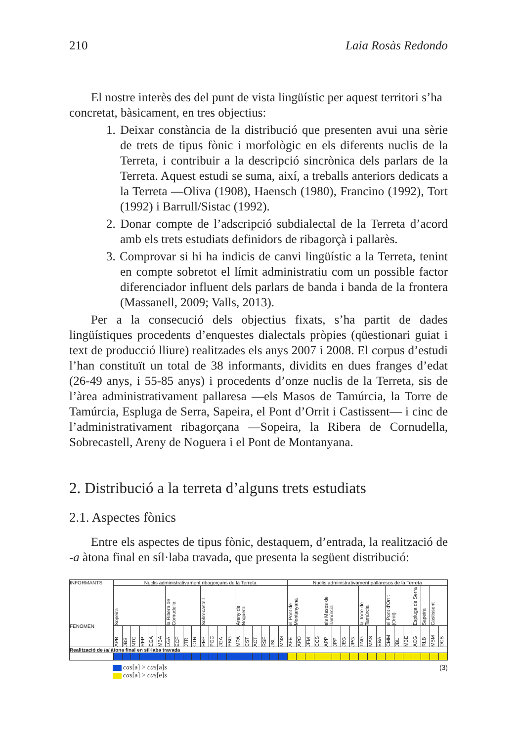210 Laia Rosàs Redondo
El nostre interès des del punt de vista lingüístic per aquest territori s’ha
concretat, bàsicament, en tres objectius:
1. Deixar constància de la distribució que presenten avui una sèrie de trets de tipus fònic i morfològic en els diferents nuclis de la Terreta, i contribuir a la descripció sincrònica dels parlars de la Terreta. Aquest estudi se suma, així, a treballs anteriors dedicats a la Terreta —Oliva (1908), Haensch (1980), Francino (1992), Tort (1992) i Barrull/Sistac (1992).
2. Donar compte de l’adscripció subdialectal de la Terreta d’acord amb els trets estudiats definidors de ribagorçà i pallarès.
3. Comprovar si hi ha indicis de canvi lingüístic a la Terreta, tenint en compte sobretot el límit administratiu com un possible factor diferenciador influent dels parlars de banda i banda de la frontera (Massanell, 2009; Valls, 2013).
Per a la consecució dels objectius fixats, s’ha partit de dades lingüístiques procedents d’enquestes dialectals pròpies (qüestionari guiat i text de producció lliure) realitzades els anys 2007 i 2008. El corpus d’estudi l’han constituït un total de 38 informants, dividits en dues franges d’edat (26-49 anys, i 55-85 anys) i procedents d’onze nuclis de la Terreta, sis de l’àrea administrativament pallaresa —els Masos de Tamúrcia, la Torre de Tamúrcia, Espluga de Serra, Sapeira, el Pont d’Orrit i Castissent— i cinc de l’administrativament ribagorçana —Sopeira, la Ribera de Cornudella, Sobrecastell, Areny de Noguera i el Pont de Montanyana.
2. Distribució a la terreta d’alguns trets estudiats
2.1. Aspectes fònics
Entre els aspectes de tipus fònic, destaquem, d’entrada, la realització de -a àtona final en síl·laba travada, que presenta la següent distribució:
| INFORMANTS FENOMEN | Nuclis administrativament ribagorçans de la Terreta | | | | | | | | | | | | | | | | | | | | Nuclis administrativament pallaresos de la Terreta | | | | | | | | | | | | | | | | | |
| --- | --- | --- | --- | --- | --- | --- | --- | --- | --- | --- | --- | --- | --- | --- | --- | --- | --- | --- | --- | --- | --- | --- | --- | --- | --- | --- | --- | --- | --- | --- | --- | --- | --- | --- | --- | --- | --- | --- |
| | Sopeira | | | | | | la Ribera de Cornudella | | | | Sobrecastell | | | | Areny de Noguera | | | | | | el Pont de Montanyana | | | | els Masos de Tamúrcia | | | | la Torre de Tamúrcia | | | el Pont d’Orrit (Orrit) | | | Espluga de Serra | Sapeira | Castissent | |
| | APB | JBS | NTC | RFP | EGA | MBA | LGA | ECP | JTR | CTR | REP | PGC | JGA | PBG | MPA | CST | ACT | RSF | JSL | MNS | AFE | APO | JFM | CCS | APP | JPP | JEG | JPG | TNG | MAS | EBA | CMM | JBL | MBE | ACG | RLB | MBM | DCB |
| Realització de /a/ àtona final en síl·laba travada | | | | | | | | | | | | | | | | | | | | | | | | | | | | | | | | | | | | | | |
cas[a] > cas[a]s
cas[a] > cas[e]s
(3)